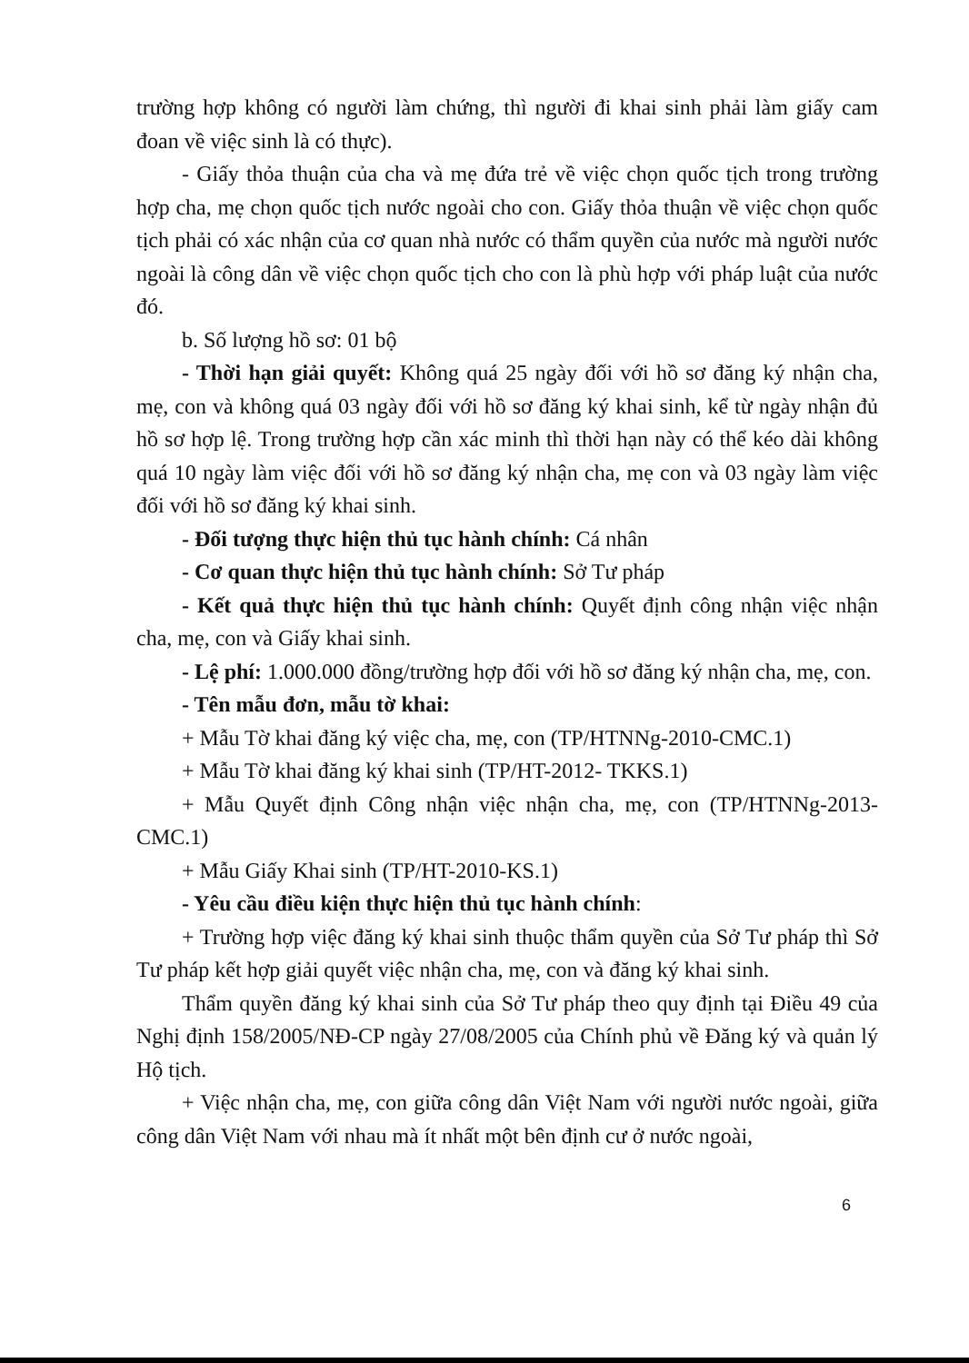trường hợp không có người làm chứng, thì người đi khai sinh phải làm giấy cam đoan về việc sinh là có thực).
- Giấy thỏa thuận của cha và mẹ đứa trẻ về việc chọn quốc tịch trong trường hợp cha, mẹ chọn quốc tịch nước ngoài cho con. Giấy thỏa thuận về việc chọn quốc tịch phải có xác nhận của cơ quan nhà nước có thẩm quyền của nước mà người nước ngoài là công dân về việc chọn quốc tịch cho con là phù hợp với pháp luật của nước đó.
b. Số lượng hồ sơ: 01 bộ
- Thời hạn giải quyết: Không quá 25 ngày đối với hồ sơ đăng ký nhận cha, mẹ, con và không quá 03 ngày đối với hồ sơ đăng ký khai sinh, kể từ ngày nhận đủ hồ sơ hợp lệ. Trong trường hợp cần xác minh thì thời hạn này có thể kéo dài không quá 10 ngày làm việc đối với hồ sơ đăng ký nhận cha, mẹ con và 03 ngày làm việc đối với hồ sơ đăng ký khai sinh.
- Đối tượng thực hiện thủ tục hành chính: Cá nhân
- Cơ quan thực hiện thủ tục hành chính: Sở Tư pháp
- Kết quả thực hiện thủ tục hành chính: Quyết định công nhận việc nhận cha, mẹ, con và Giấy khai sinh.
- Lệ phí: 1.000.000 đồng/trường hợp đối với hồ sơ đăng ký nhận cha, mẹ, con.
- Tên mẫu đơn, mẫu tờ khai:
+ Mẫu Tờ khai đăng ký việc cha, mẹ, con (TP/HTNNg-2010-CMC.1)
+ Mẫu Tờ khai đăng ký khai sinh (TP/HT-2012- TKKS.1)
+ Mẫu Quyết định Công nhận việc nhận cha, mẹ, con (TP/HTNNg-2013-CMC.1)
+ Mẫu Giấy Khai sinh (TP/HT-2010-KS.1)
- Yêu cầu điều kiện thực hiện thủ tục hành chính:
+ Trường hợp việc đăng ký khai sinh thuộc thẩm quyền của Sở Tư pháp thì Sở Tư pháp kết hợp giải quyết việc nhận cha, mẹ, con và đăng ký khai sinh.
Thẩm quyền đăng ký khai sinh của Sở Tư pháp theo quy định tại Điều 49 của Nghị định 158/2005/NĐ-CP ngày 27/08/2005 của Chính phủ về Đăng ký và quản lý Hộ tịch.
+ Việc nhận cha, mẹ, con giữa công dân Việt Nam với người nước ngoài, giữa công dân Việt Nam với nhau mà ít nhất một bên định cư ở nước ngoài,
6